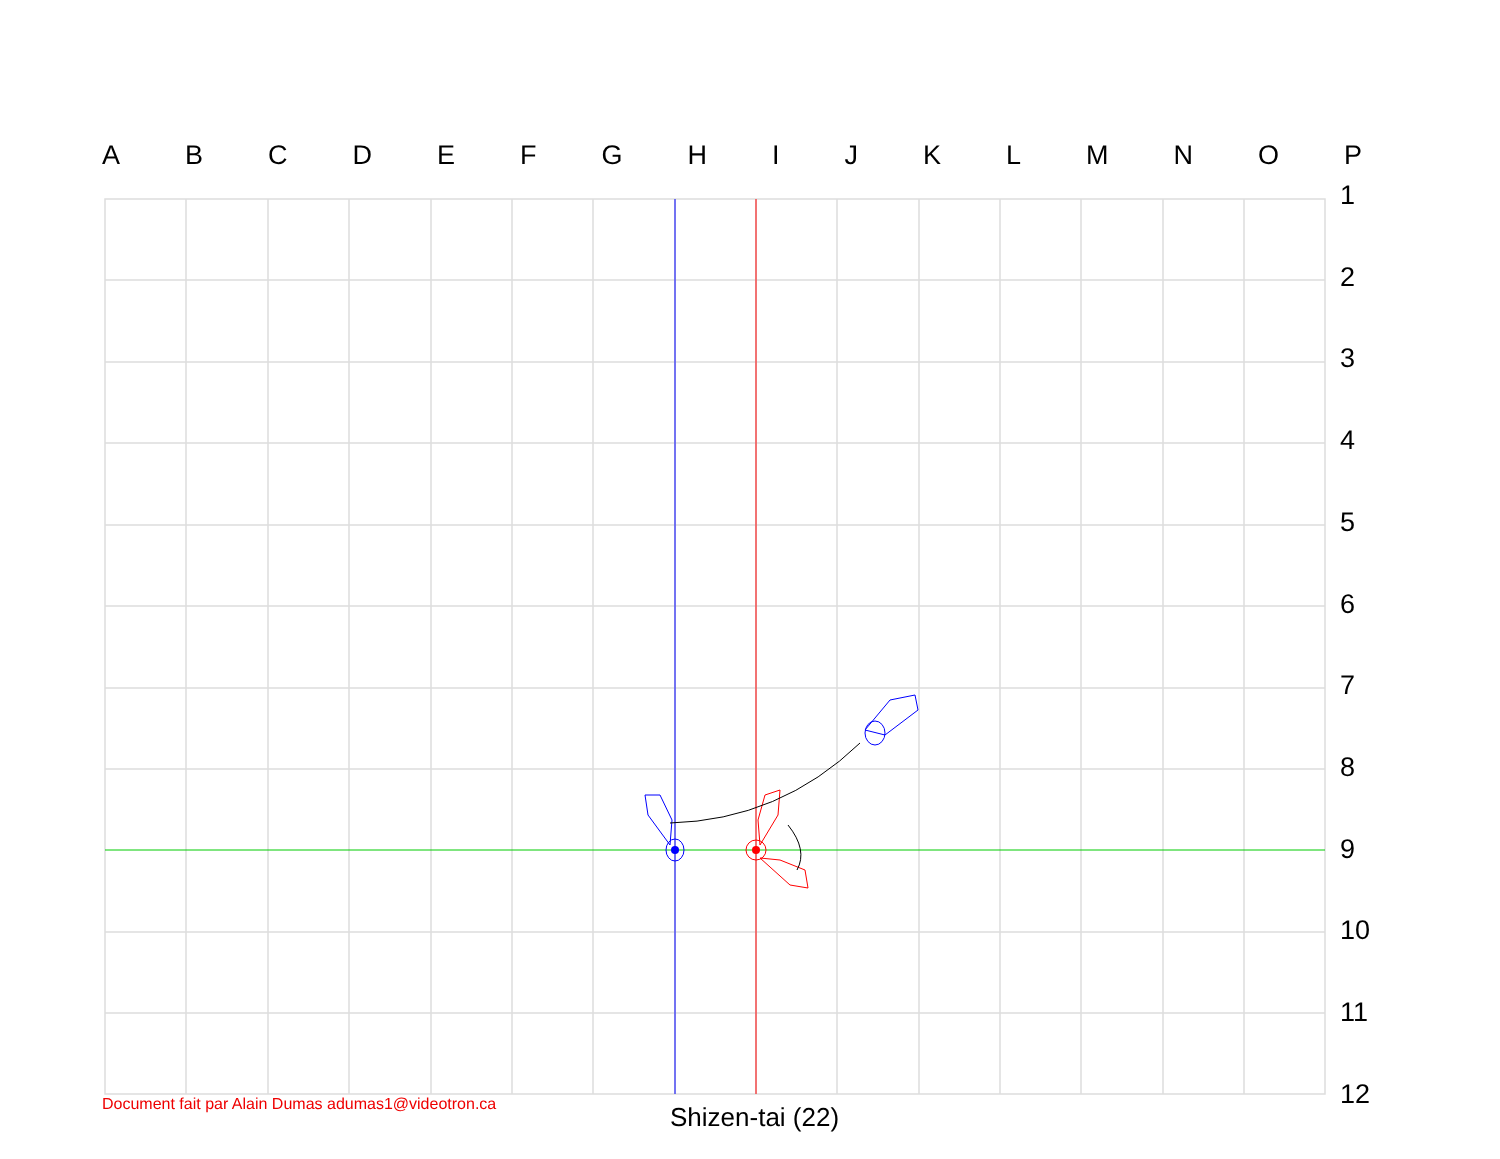A B C D E F G H I J K L M N O P
1
2
3
4
5
6
7
8
9
10
11
12
Document fait par Alain Dumas adumas1@videotron.ca
Shizen-tai (22)